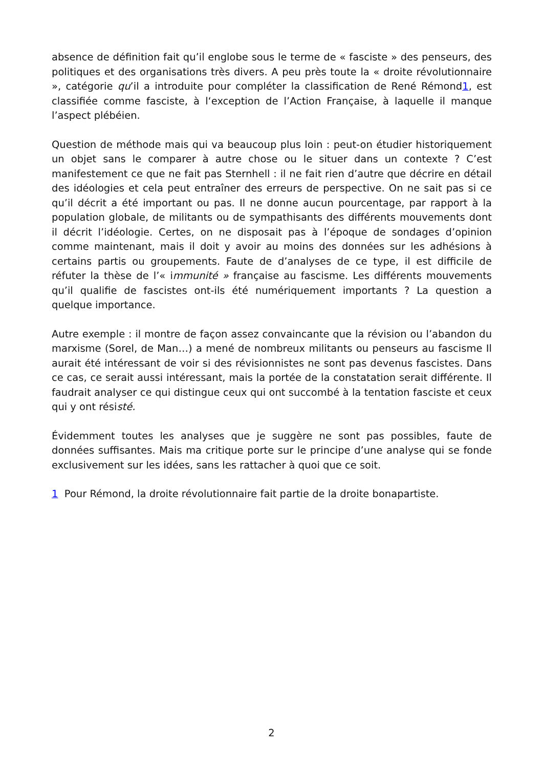absence de définition fait qu’il englobe sous le terme de « fasciste » des penseurs, des politiques et des organisations très divers. A peu près toute la « droite révolutionnaire », catégorie qu’il a introduite pour compléter la classification de René Rémond1, est classifiée comme fasciste, à l‘exception de l’Action Française, à laquelle il manque l’aspect plébéien.
Question de méthode mais qui va beaucoup plus loin : peut-on étudier historiquement un objet sans le comparer à autre chose ou le situer dans un contexte ? C’est manifestement ce que ne fait pas Sternhell : il ne fait rien d’autre que décrire en détail des idéologies et cela peut entraîner des erreurs de perspective. On ne sait pas si ce qu’il décrit a été important ou pas. Il ne donne aucun pourcentage, par rapport à la population globale, de militants ou de sympathisants des différents mouvements dont il décrit l’idéologie. Certes, on ne disposait pas à l’époque de sondages d’opinion comme maintenant, mais il doit y avoir au moins des données sur les adhésions à certains partis ou groupements. Faute de d’analyses de ce type, il est difficile de réfuter la thèse de l’« immunité » française au fascisme. Les différents mouvements qu’il qualifie de fascistes ont-ils été numériquement importants ? La question a quelque importance.
Autre exemple : il montre de façon assez convaincante que la révision ou l’abandon du marxisme (Sorel, de Man…) a mené de nombreux militants ou penseurs au fascisme Il aurait été intéressant de voir si des révisionnistes ne sont pas devenus fascistes. Dans ce cas, ce serait aussi intéressant, mais la portée de la constatation serait différente. Il faudrait analyser ce qui distingue ceux qui ont succombé à la tentation fasciste et ceux qui y ont résisté.
Évidemment toutes les analyses que je suggère ne sont pas possibles, faute de données suffisantes. Mais ma critique porte sur le principe d’une analyse qui se fonde exclusivement sur les idées, sans les rattacher à quoi que ce soit.
1 Pour Rémond, la droite révolutionnaire fait partie de la droite bonapartiste.
2